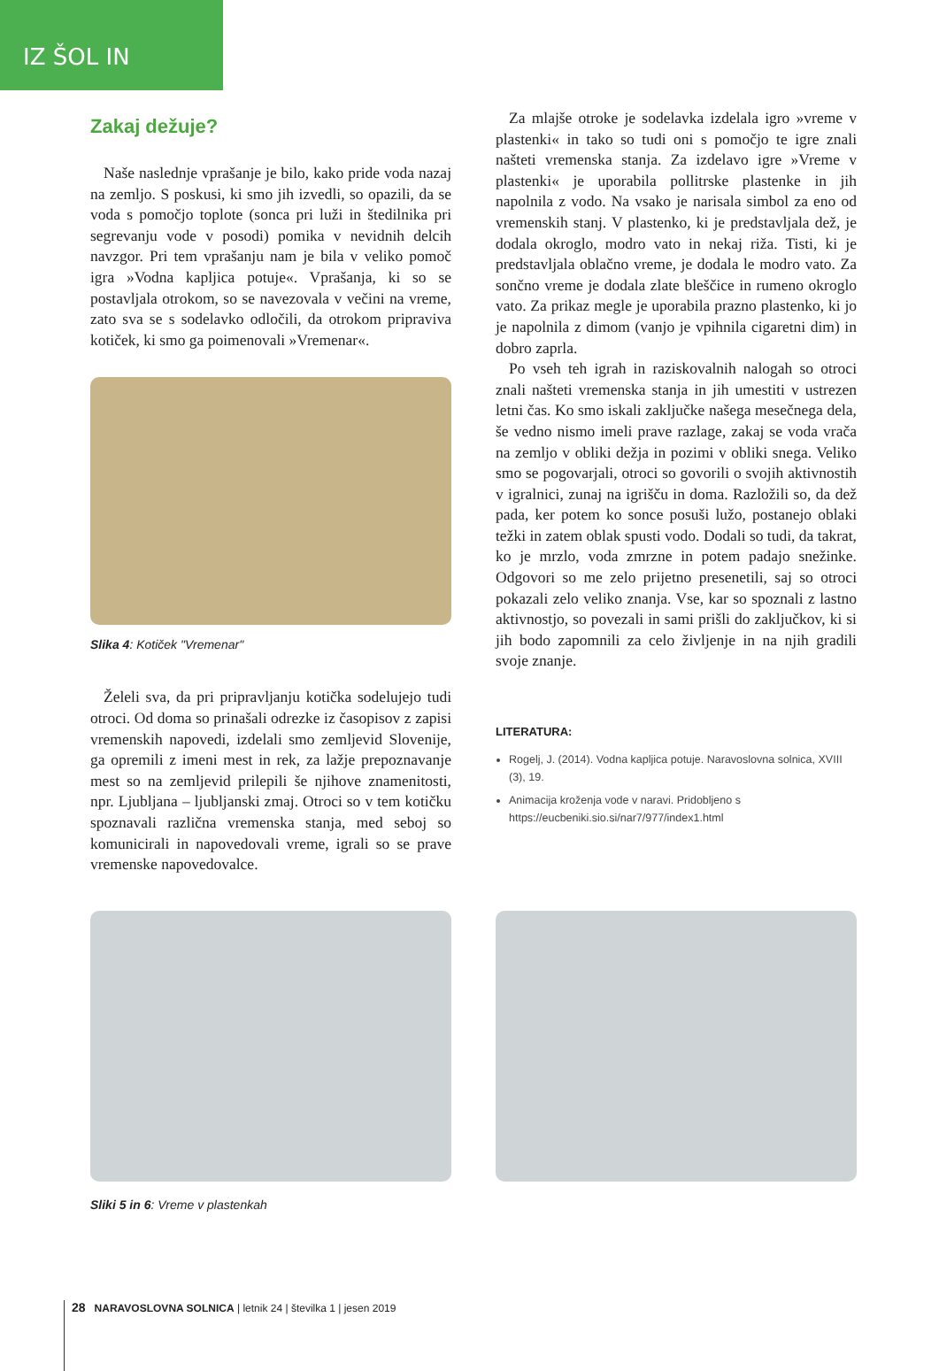IZ ŠOL IN VRTCEV
Zakaj dežuje?
Naše naslednje vprašanje je bilo, kako pride voda nazaj na zemljo. S poskusi, ki smo jih izvedli, so opazili, da se voda s pomočjo toplote (sonca pri luži in štedilnika pri segrevanju vode v posodi) pomika v nevidnih delcih navzgor. Pri tem vprašanju nam je bila v veliko pomoč igra »Vodna kapljica potuje«. Vprašanja, ki so se postavljala otrokom, so se navezovala v večini na vreme, zato sva se s sodelavko odločili, da otrokom pripraviva kotiček, ki smo ga poimenovali »Vremenar«.
Slika 4: Kotiček "Vremenar"
Želeli sva, da pri pripravljanju kotička sodelujejo tudi otroci. Od doma so prinašali odrezke iz časopisov z zapisi vremenskih napovedi, izdelali smo zemljevid Slovenije, ga opremili z imeni mest in rek, za lažje prepoznavanje mest so na zemljevid prilepili še njihove znamenitosti, npr. Ljubljana – ljubljanski zmaj. Otroci so v tem kotičku spoznavali različna vremenska stanja, med seboj so komunicirali in napovedovali vreme, igrali so se prave vremenske napovedovalce.
Za mlajše otroke je sodelavka izdelala igro »vreme v plastenki« in tako so tudi oni s pomočjo te igre znali našteti vremenska stanja. Za izdelavo igre »Vreme v plastenki« je uporabila pollitrske plastenke in jih napolnila z vodo. Na vsako je narisala simbol za eno od vremenskih stanj. V plastenko, ki je predstavljala dež, je dodala okroglo, modro vato in nekaj riža. Tisti, ki je predstavljala oblačno vreme, je dodala le modro vato. Za sončno vreme je dodala zlate bleščice in rumeno okroglo vato. Za prikaz megle je uporabila prazno plastenko, ki jo je napolnila z dimom (vanjo je vpihnila cigaretni dim) in dobro zaprla.
Po vseh teh igrah in raziskovalnih nalogah so otroci znali našteti vremenska stanja in jih umestiti v ustrezen letni čas. Ko smo iskali zaključke našega mesečnega dela, še vedno nismo imeli prave razlage, zakaj se voda vrača na zemljo v obliki dežja in pozimi v obliki snega. Veliko smo se pogovarjali, otroci so govorili o svojih aktivnostih v igralnici, zunaj na igrišču in doma. Razložili so, da dež pada, ker potem ko sonce posuši lužo, postanejo oblaki težki in zatem oblak spusti vodo. Dodali so tudi, da takrat, ko je mrzlo, voda zmrzne in potem padajo snežinke. Odgovori so me zelo prijetno presenetili, saj so otroci pokazali zelo veliko znanja. Vse, kar so spoznali z lastno aktivnostjo, so povezali in sami prišli do zaključkov, ki si jih bodo zapomnili za celo življenje in na njih gradili svoje znanje.
LITERATURA:
Rogelj, J. (2014). Vodna kapljica potuje. Naravoslovna solnica, XVIII (3), 19.
Animacija kroženja vode v naravi. Pridobljeno s https://eucbeniki.sio.si/nar7/977/index1.html
Sliki 5 in 6: Vreme v plastenkah
28 NARAVOSLOVNA SOLNICA | letnik 24 | številka 1 | jesen 2019